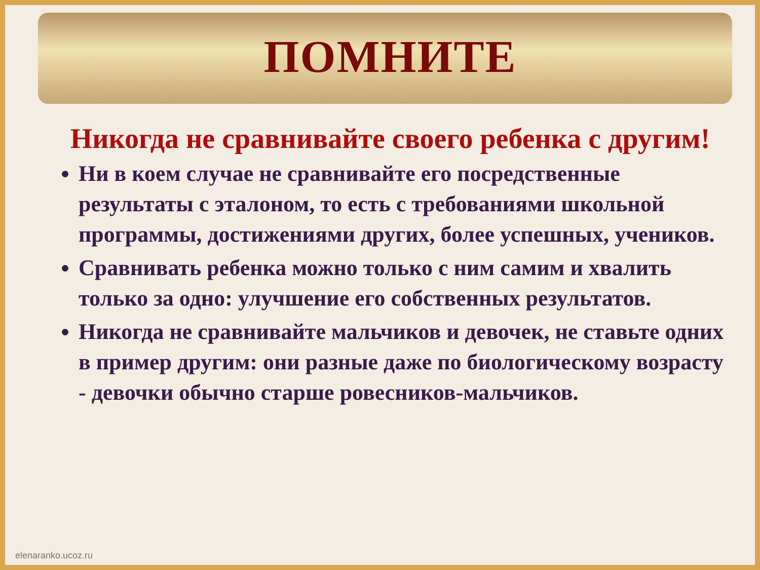ПОМНИТЕ
Никогда не сравнивайте своего ребенка с другим!
Ни в коем случае не сравнивайте его посредственные результаты с эталоном, то есть с требованиями школьной программы, достижениями других, более успешных, учеников.
Сравнивать ребенка можно только с ним самим и хвалить только за одно: улучшение его собственных результатов.
Никогда не сравнивайте мальчиков и девочек, не ставьте одних в пример другим: они разные даже по биологическому возрасту - девочки обычно старше ровесников-мальчиков.
elenaranko.ucoz.ru